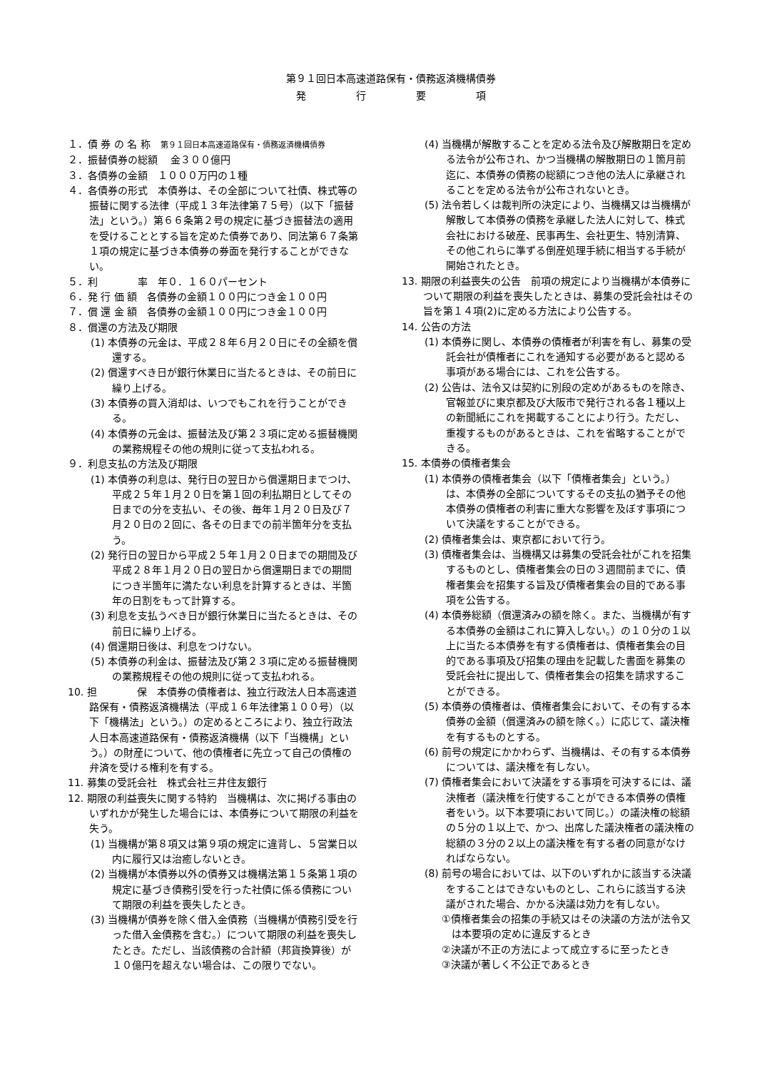第９１回日本高速道路保有・債務返済機構債券
発　　　　　行　　　　　要　　　　　項
１．債 券 の 名 称　第９１回日本高速道路保有・債務返済機構債券
２．振替債券の総額　 金３００億円
３．各債券の金額　１０００万円の１種
４．各債券の形式　本債券は、その全部について社債、株式等の振替に関する法律（平成１３年法律第７５号）（以下「振替法」という。）第６６条第２号の規定に基づき振替法の適用を受けることとする旨を定めた債券であり、同法第６７条第１項の規定に基づき本債券の券面を発行することができない。
５．利　　　　率　年０．１６０パーセント
６．発 行 価 額　各債券の金額１００円につき金１００円
７．償 還 金 額　各債券の金額１００円につき金１００円
８．償還の方法及び期限
(1) 本債券の元金は、平成２８年６月２０日にその全額を償還する。
(2) 償還すべき日が銀行休業日に当たるときは、その前日に繰り上げる。
(3) 本債券の買入消却は、いつでもこれを行うことができる。
(4) 本債券の元金は、振替法及び第２３項に定める振替機関の業務規程その他の規則に従って支払われる。
９．利息支払の方法及び期限
(1) 本債券の利息は、発行日の翌日から償還期日までつけ、平成２５年１月２０日を第１回の利払期日としてその日までの分を支払い、その後、毎年１月２０日及び７月２０日の２回に、各その日までの前半箇年分を支払う。
(2) 発行日の翌日から平成２５年１月２０日までの期間及び平成２８年１月２０日の翌日から償還期日までの期間につき半箇年に満たない利息を計算するときは、半箇年の日割をもって計算する。
(3) 利息を支払うべき日が銀行休業日に当たるときは、その前日に繰り上げる。
(4) 償還期日後は、利息をつけない。
(5) 本債券の利金は、振替法及び第２３項に定める振替機関の業務規程その他の規則に従って支払われる。
10. 担　　　　保　本債券の債権者は、独立行政法人日本高速道路保有・債務返済機構法（平成１６年法律第１００号）（以下「機構法」という。）の定めるところにより、独立行政法人日本高速道路保有・債務返済機構（以下「当機構」という。）の財産について、他の債権者に先立って自己の債権の弁済を受ける権利を有する。
11. 募集の受託会社　株式会社三井住友銀行
12. 期限の利益喪失に関する特約　当機構は、次に掲げる事由のいずれかが発生した場合には、本債券について期限の利益を失う。
(1) 当機構が第８項又は第９項の規定に違背し、５営業日以内に履行又は治癒しないとき。
(2) 当機構が本債券以外の債券又は機構法第１５条第１項の規定に基づき債務引受を行った社債に係る債務について期限の利益を喪失したとき。
(3) 当機構が債券を除く借入金債務（当機構が債務引受を行った借入金債務を含む。）について期限の利益を喪失したとき。ただし、当該債務の合計額（邦貨換算後）が１０億円を超えない場合は、この限りでない。
(4) 当機構が解散することを定める法令及び解散期日を定める法令が公布され、かつ当機構の解散期日の１箇月前迄に、本債券の債務の総額につき他の法人に承継されることを定める法令が公布されないとき。
(5) 法令若しくは裁判所の決定により、当機構又は当機構が解散して本債券の債務を承継した法人に対して、株式会社における破産、民事再生、会社更生、特別清算、その他これらに準ずる倒産処理手続に相当する手続が開始されたとき。
13. 期限の利益喪失の公告　前項の規定により当機構が本債券について期限の利益を喪失したときは、募集の受託会社はその旨を第１４項(2)に定める方法により公告する。
14. 公告の方法
(1) 本債券に関し、本債券の債権者が利害を有し、募集の受託会社が債権者にこれを通知する必要があると認める事項がある場合には、これを公告する。
(2) 公告は、法令又は契約に別段の定めがあるものを除き、官報並びに東京都及び大阪市で発行される各１種以上の新聞紙にこれを掲載することにより行う。ただし、重複するものがあるときは、これを省略することができる。
15. 本債券の債権者集会
(1) 本債券の債権者集会（以下「債権者集会」という。）は、本債券の全部についてするその支払の猶予その他本債券の債権者の利害に重大な影響を及ぼす事項について決議をすることができる。
(2) 債権者集会は、東京都において行う。
(3) 債権者集会は、当機構又は募集の受託会社がこれを招集するものとし、債権者集会の日の３週間前までに、債権者集会を招集する旨及び債権者集会の目的である事項を公告する。
(4) 本債券総額（償還済みの額を除く。また、当機構が有する本債券の金額はこれに算入しない。）の１０分の１以上に当たる本債券を有する債権者は、債権者集会の目的である事項及び招集の理由を記載した書面を募集の受託会社に提出して、債権者集会の招集を請求することができる。
(5) 本債券の債権者は、債権者集会において、その有する本債券の金額（償還済みの額を除く。）に応じて、議決権を有するものとする。
(6) 前号の規定にかかわらず、当機構は、その有する本債券については、議決権を有しない。
(7) 債権者集会において決議をする事項を可決するには、議決権者（議決権を行使することができる本債券の債権者をいう。以下本要項において同じ。）の議決権の総額の５分の１以上で、かつ、出席した議決権者の議決権の総額の３分の２以上の議決権を有する者の同意がなければならない。
(8) 前号の場合においては、以下のいずれかに該当する決議をすることはできないものとし、これらに該当する決議がされた場合、かかる決議は効力を有しない。
①債権者集会の招集の手続又はその決議の方法が法令又は本要項の定めに違反するとき
②決議が不正の方法によって成立するに至ったとき
③決議が著しく不公正であるとき